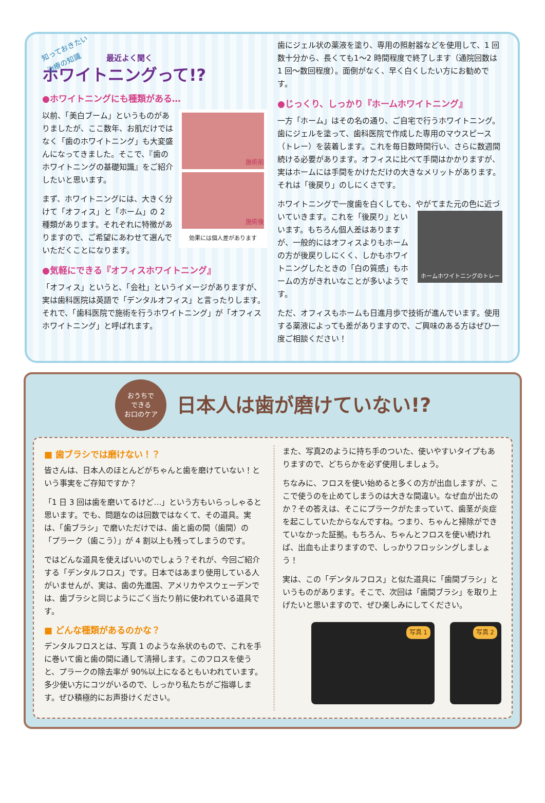知っておきたい
治療の知識 最近よく聞く
ホワイトニングって!?
●ホワイトニングにも種類がある…
施術前
施術後
効果には個人差があります
以前、「美白ブーム」というものがありましたが、ここ数年、お肌だけではなく「歯のホワイトニング」も大変盛んになってきました。そこで、『歯のホワイトニングの基礎知識』をご紹介したいと思います。
まず、ホワイトニングには、大きく分けて「オフィス」と「ホーム」の 2 種類があります。それぞれに特徴がありますので、ご希望にあわせて選んでいただくことになります。
●気軽にできる『オフィスホワイトニング』
「オフィス」というと、「会社」というイメージがありますが、実は歯科医院は英語で「デンタルオフィス」と言ったりします。それで、「歯科医院で施術を行うホワイトニング」が「オフィスホワイトニング」と呼ばれます。
歯にジェル状の薬液を塗り、専用の照射器などを使用して、1 回数十分から、長くても1～2 時間程度で終了します（通院回数は 1 回～数回程度）。面倒がなく、早く白くしたい方にお勧めです。
●じっくり、しっかり『ホームホワイトニング』
一方「ホーム」はその名の通り、ご自宅で行うホワイトニング。歯にジェルを塗って、歯科医院で作成した専用のマウスピース（トレー）を装着します。これを毎日数時間行い、さらに数週間続ける必要があります。オフィスに比べて手間はかかりますが、実はホームには手間をかけただけの大きなメリットがあります。それは「後戻り」のしにくさです。
ホワイトニングで一度歯を白くしても、やがてまた元の色に近づいていきます。これを「後戻り」と
ホームホワイトニングのトレー
いいます。もちろん個人差はありますが、一般的にはオフィスよりもホームの方が後戻りしにくく、しかもホワイトニングしたときの「白の質感」もホームの方がきれいなことが多いようです。
ただ、オフィスもホームも日進月歩で技術が進んでいます。使用する薬液によっても差がありますので、ご興味のある方はぜひ一度ご相談ください！
おうちで
できる
お口のケア
日本人は歯が磨けていない!?
■ 歯ブラシでは磨けない！？
皆さんは、日本人のほとんどがちゃんと歯を磨けていない！という事実をご存知ですか？
「1 日 3 回は歯を磨いてるけど…」という方もいらっしゃると思います。でも、問題なのは回数ではなくて、その道具。実は、「歯ブラシ」で磨いただけでは、歯と歯の間（歯間）の「プラーク（歯こう）」が 4 割以上も残ってしまうのです。
ではどんな道具を使えばいいのでしょう？それが、今回ご紹介する「デンタルフロス」です。日本ではあまり使用している人がいませんが、実は、歯の先進国、アメリカやスウェーデンでは、歯ブラシと同じようにごく当たり前に使われている道具です。
■ どんな種類があるのかな？
デンタルフロスとは、写真 1 のような糸状のもので、これを手に巻いて歯と歯の間に通して清掃します。このフロスを使うと、プラークの除去率が 90%以上になるともいわれています。多少使い方にコツがいるので、しっかり私たちがご指導します。ぜひ積極的にお声掛けください。
また、写真2のように持ち手のついた、使いやすいタイプもありますので、どちらかを必ず使用しましょう。
ちなみに、フロスを使い始めると多くの方が出血しますが、ここで使うのを止めてしまうのは大きな間違い。なぜ血が出たのか？その答えは、そこにプラークがたまっていて、歯茎が炎症を起こしていたからなんですね。つまり、ちゃんと掃除ができていなかった証拠。もちろん、ちゃんとフロスを使い続ければ、出血も止まりますので、しっかりフロッシングしましょう！
実は、この「デンタルフロス」と似た道具に「歯間ブラシ」というものがあります。そこで、次回は「歯間ブラシ」を取り上げたいと思いますので、ぜひ楽しみにしてください。
写真 1 写真 2